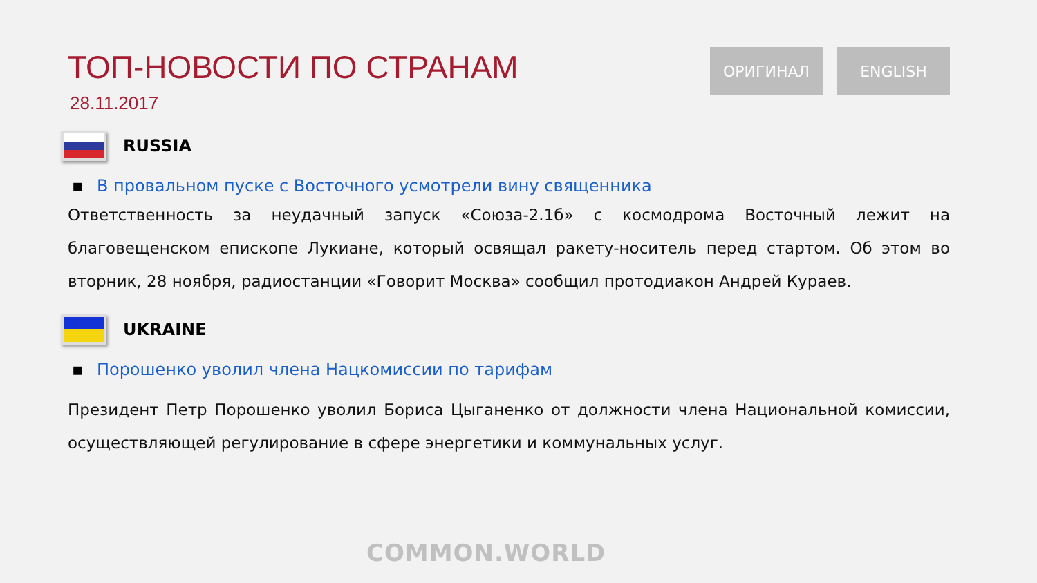ТОП-НОВОСТИ ПО СТРАНАМ
28.11.2017
ОРИГИНАЛ ENGLISH
RUSSIA
▪ В провальном пуске с Восточного усмотрели вину священника
Ответственность за неудачный запуск «Союза-2.1б» с космодрома Восточный лежит на благовещенском епископе Лукиане, который освящал ракету-носитель перед стартом. Об этом во вторник, 28 ноября, радиостанции «Говорит Москва» сообщил протодиакон Андрей Кураев.
UKRAINE
▪ Порошенко уволил члена Нацкомиссии по тарифам
Президент Петр Порошенко уволил Бориса Цыганенко от должности члена Национальной комиссии, осуществляющей регулирование в сфере энергетики и коммунальных услуг.
COMMON.WORLD